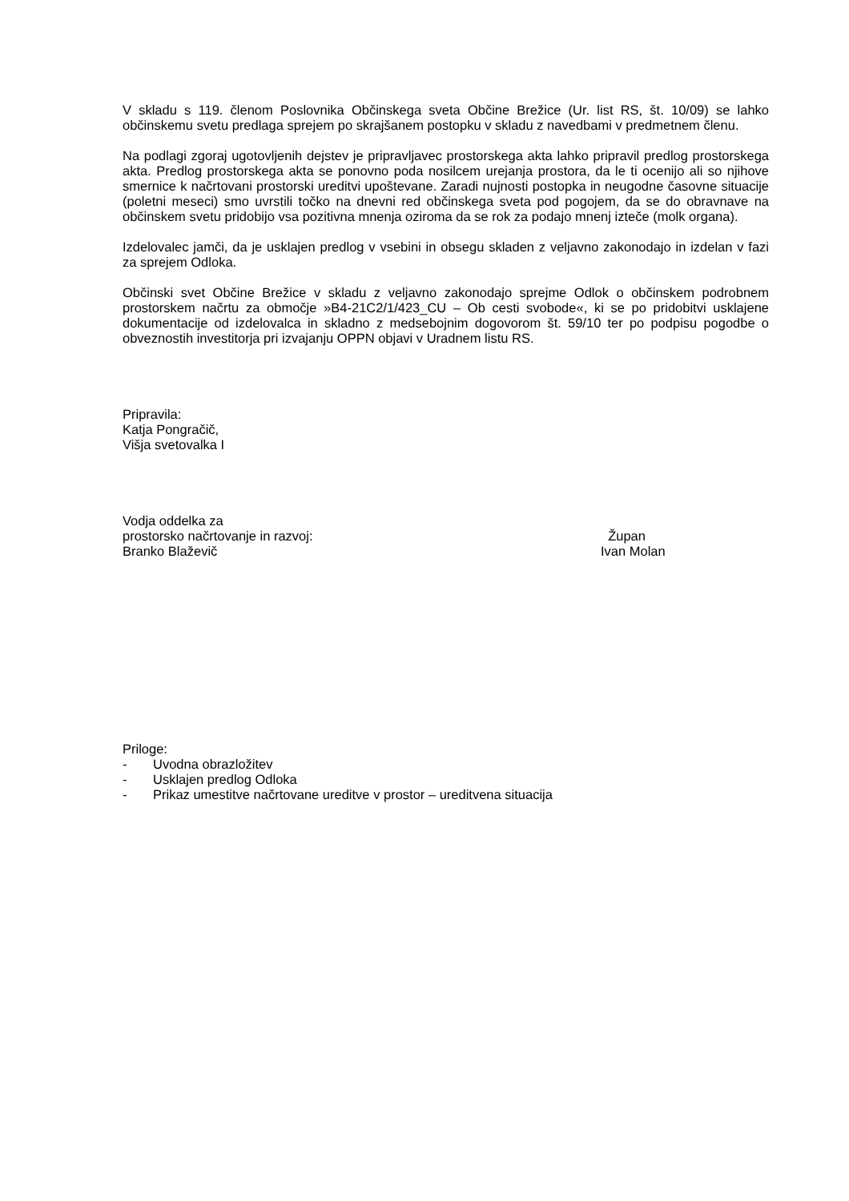V skladu s 119. členom Poslovnika Občinskega sveta Občine Brežice (Ur. list RS, št. 10/09) se lahko občinskemu svetu predlaga sprejem po skrajšanem postopku v skladu z navedbami v predmetnem členu.
Na podlagi zgoraj ugotovljenih dejstev je pripravljavec prostorskega akta lahko pripravil predlog prostorskega akta. Predlog prostorskega akta se ponovno poda nosilcem urejanja prostora, da le ti ocenijo ali so njihove smernice k načrtovani prostorski ureditvi upoštevane. Zaradi nujnosti postopka in neugodne časovne situacije (poletni meseci) smo uvrstili točko na dnevni red občinskega sveta pod pogojem, da se do obravnave na občinskem svetu pridobijo vsa pozitivna mnenja oziroma da se rok za podajo mnenj izteče (molk organa).
Izdelovalec jamči, da je usklajen predlog v vsebini in obsegu skladen z veljavno zakonodajo in izdelan v fazi za sprejem Odloka.
Občinski svet Občine Brežice v skladu z veljavno zakonodajo sprejme Odlok o občinskem podrobnem prostorskem načrtu za območje »B4-21C2/1/423_CU – Ob cesti svobode«, ki se po pridobitvi usklajene dokumentacije od izdelovalca in skladno z medsebojnim dogovorom št. 59/10 ter po podpisu pogodbe o obveznostih investitorja pri izvajanju OPPN objavi v Uradnem listu RS.
Pripravila:
Katja Pongračič,
Višja svetovalka I
Vodja oddelka za
prostorsko načrtovanje in razvoj:
Branko Blaževič
Župan
Ivan Molan
Priloge:
- Uvodna obrazložitev
- Usklajen predlog Odloka
- Prikaz umestitve načrtovane ureditve v prostor – ureditvena situacija